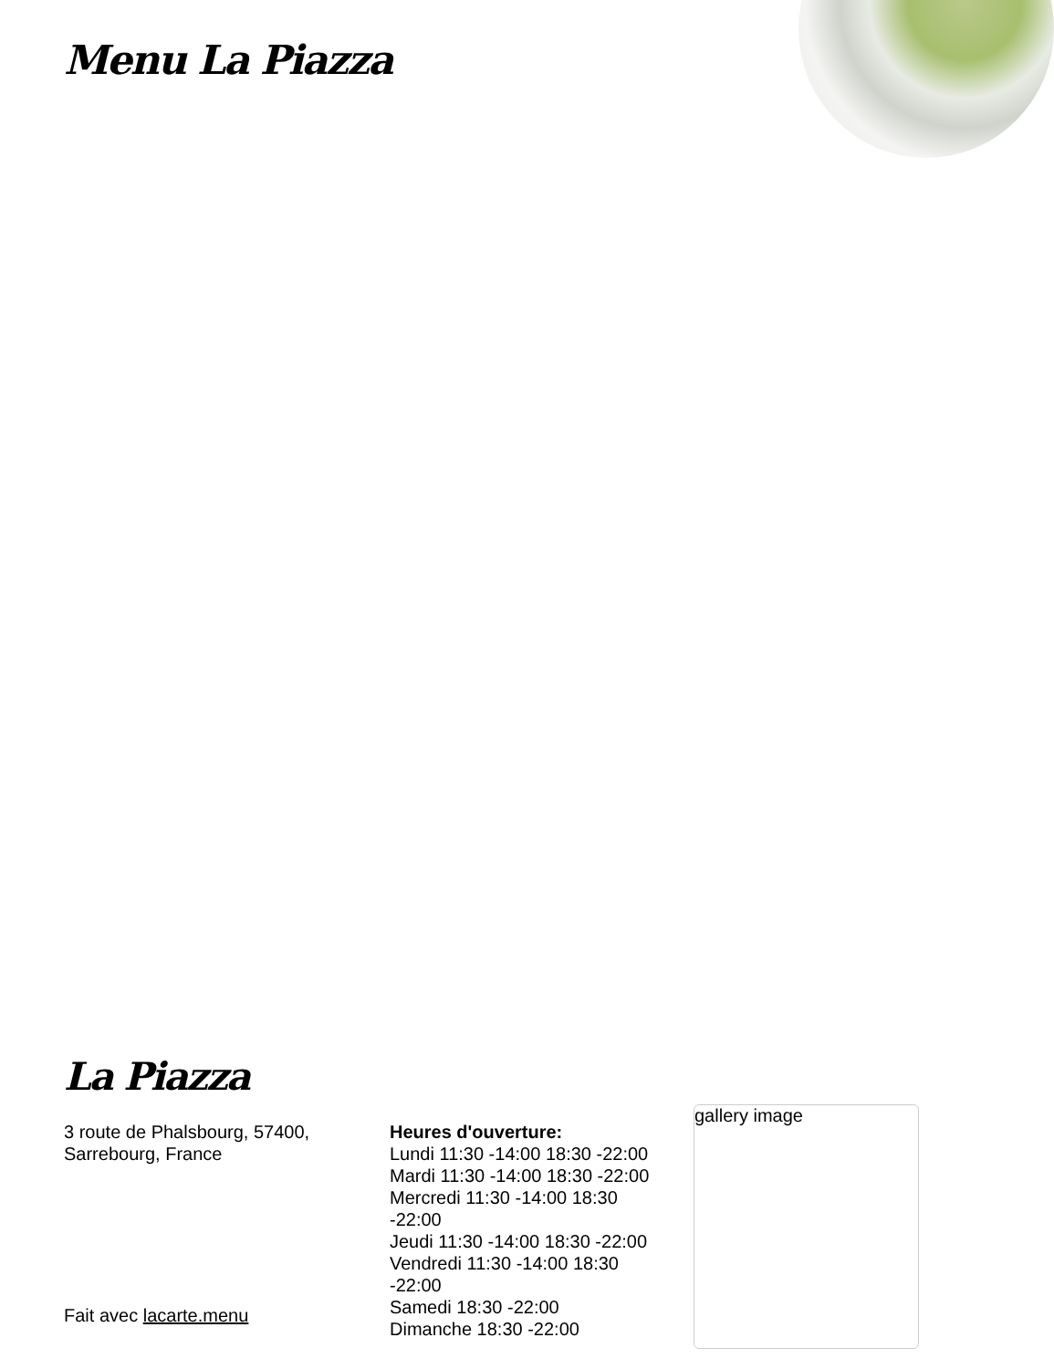Menu La Piazza
La Piazza
3 route de Phalsbourg, 57400, Sarrebourg, France
Fait avec lacarte.menu
Heures d'ouverture:
Lundi 11:30 -14:00 18:30 -22:00
Mardi 11:30 -14:00 18:30 -22:00
Mercredi 11:30 -14:00 18:30 -22:00
Jeudi 11:30 -14:00 18:30 -22:00
Vendredi 11:30 -14:00 18:30 -22:00
Samedi 18:30 -22:00
Dimanche 18:30 -22:00
gallery image